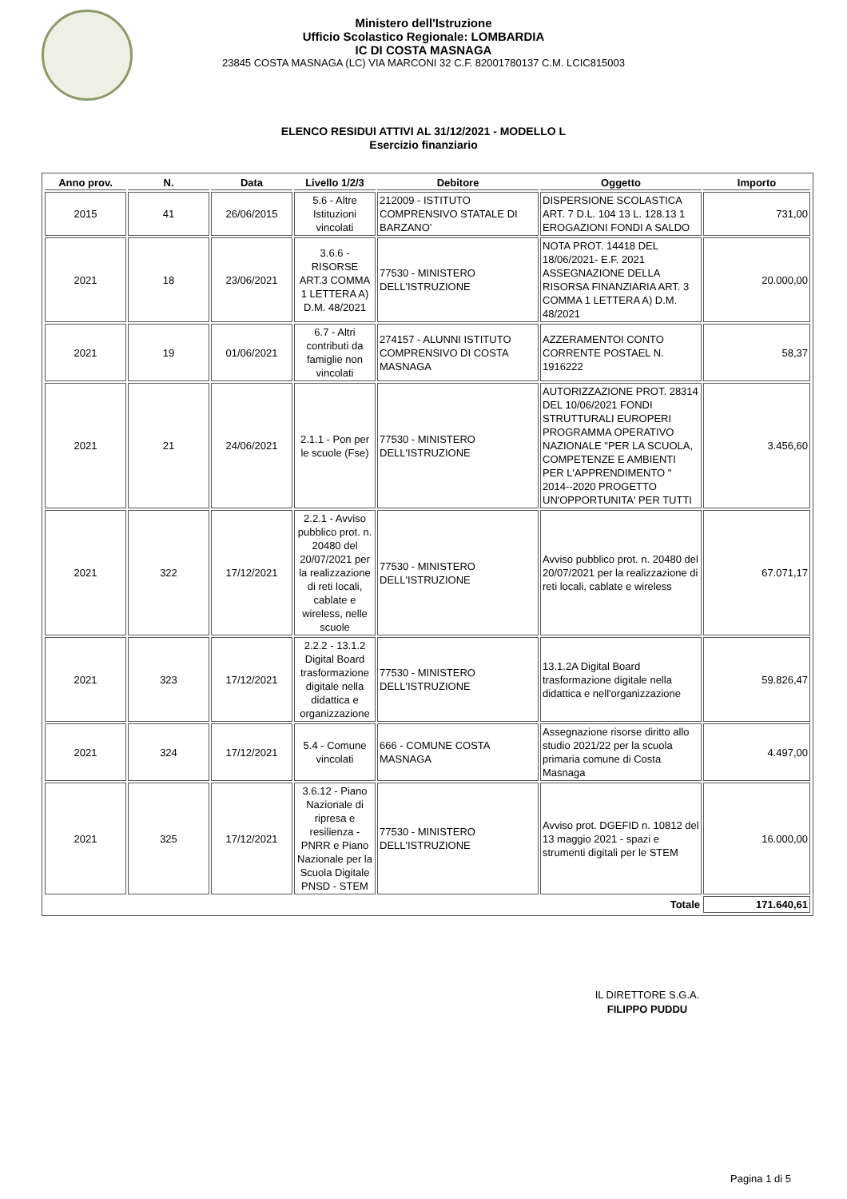Ministero dell'Istruzione
Ufficio Scolastico Regionale: LOMBARDIA
IC DI COSTA MASNAGA
23845 COSTA MASNAGA (LC) VIA MARCONI 32 C.F. 82001780137 C.M. LCIC815003
ELENCO RESIDUI ATTIVI AL 31/12/2021 - MODELLO L
Esercizio finanziario
| Anno prov. | N. | Data | Livello 1/2/3 | Debitore | Oggetto | Importo |
| --- | --- | --- | --- | --- | --- | --- |
| 2015 | 41 | 26/06/2015 | 5.6 - Altre Istituzioni vincolati | 212009 - ISTITUTO COMPRENSIVO STATALE DI BARZANO' | DISPERSIONE SCOLASTICA ART. 7 D.L. 104 13 L. 128.13 1 EROGAZIONI FONDI A SALDO | 731,00 |
| 2021 | 18 | 23/06/2021 | 3.6.6 - RISORSE ART.3 COMMA 1 LETTERA A) D.M. 48/2021 | 77530 - MINISTERO DELL'ISTRUZIONE | NOTA PROT. 14418 DEL 18/06/2021- E.F. 2021 ASSEGNAZIONE DELLA RISORSA FINANZIARIA ART. 3 COMMA 1 LETTERA A) D.M. 48/2021 | 20.000,00 |
| 2021 | 19 | 01/06/2021 | 6.7 - Altri contributi da famiglie non vincolati | 274157 - ALUNNI ISTITUTO COMPRENSIVO DI COSTA MASNAGA | AZZERAMENTOI CONTO CORRENTE POSTAEL N. 1916222 | 58,37 |
| 2021 | 21 | 24/06/2021 | 2.1.1 - Pon per le scuole (Fse) | 77530 - MINISTERO DELL'ISTRUZIONE | AUTORIZZAZIONE PROT. 28314 DEL 10/06/2021 FONDI STRUTTURALI EUROPERI PROGRAMMA OPERATIVO NAZIONALE "PER LA SCUOLA, COMPETENZE E AMBIENTI PER L'APPRENDIMENTO " 2014--2020 PROGETTO UN'OPPORTUNITA' PER TUTTI | 3.456,60 |
| 2021 | 322 | 17/12/2021 | 2.2.1 - Avviso pubblico prot. n. 20480 del 20/07/2021 per la realizzazione di reti locali, cablate e wireless, nelle scuole | 77530 - MINISTERO DELL'ISTRUZIONE | Avviso pubblico prot. n. 20480 del 20/07/2021 per la realizzazione di reti locali, cablate e wireless | 67.071,17 |
| 2021 | 323 | 17/12/2021 | 2.2.2 - 13.1.2 Digital Board trasformazione digitale nella didattica e organizzazione | 77530 - MINISTERO DELL'ISTRUZIONE | 13.1.2A Digital Board trasformazione digitale nella didattica e nell'organizzazione | 59.826,47 |
| 2021 | 324 | 17/12/2021 | 5.4 - Comune vincolati | 666 - COMUNE COSTA MASNAGA | Assegnazione risorse diritto allo studio 2021/22 per la scuola primaria comune di Costa Masnaga | 4.497,00 |
| 2021 | 325 | 17/12/2021 | 3.6.12 - Piano Nazionale di ripresa e resilienza - PNRR e Piano Nazionale per la Scuola Digitale PNSD - STEM | 77530 - MINISTERO DELL'ISTRUZIONE | Avviso prot. DGEFID n. 10812 del 13 maggio 2021 - spazi e strumenti digitali per le STEM | 16.000,00 |
| Totale | | | | | | 171.640,61 |
IL DIRETTORE S.G.A.
FILIPPO PUDDU
Pagina 1 di 5